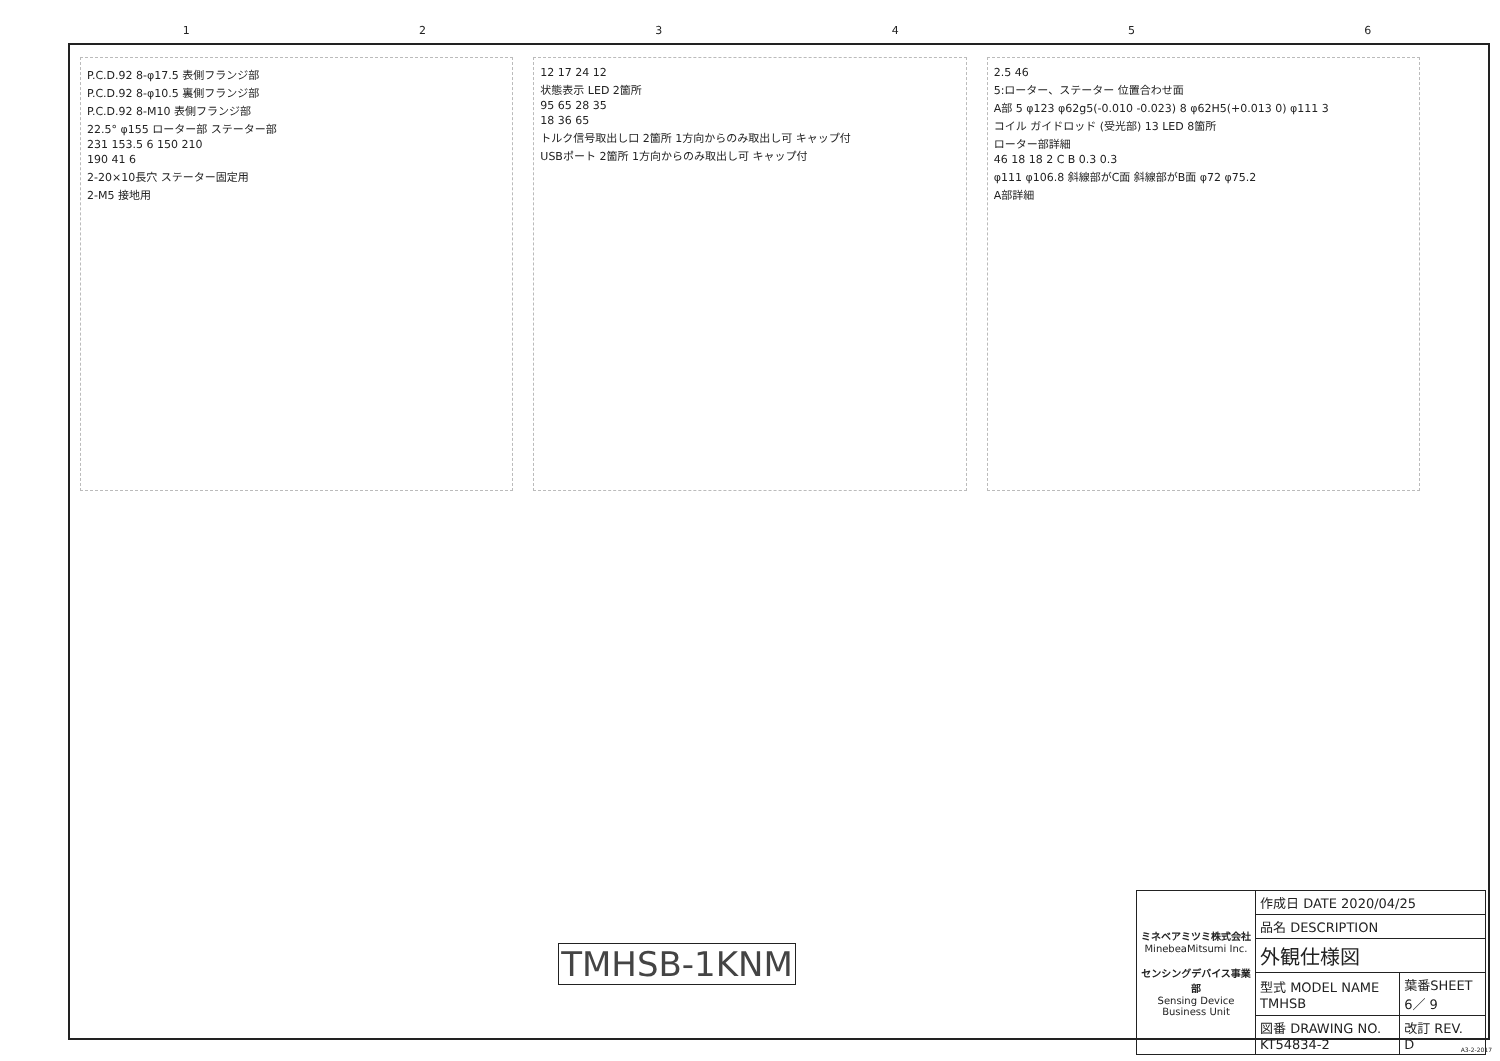1 2 3 4 5 6
P.C.D.92 8-φ17.5 表側フランジ部
P.C.D.92 8-φ10.5 裏側フランジ部
P.C.D.92 8-M10 表側フランジ部
22.5° φ155 ローター部 ステーター部
231 153.5 6 150 210
190 41 6
2-20×10長穴 ステーター固定用
2-M5 接地用
12 17 24 12
状態表示 LED 2箇所
95 65 28 35
18 36 65
トルク信号取出し口 2箇所 1方向からのみ取出し可 キャップ付
USBポート 2箇所 1方向からのみ取出し可 キャップ付
2.5 46
5:ローター、ステーター 位置合わせ面
A部 5 φ123 φ62g5(-0.010 -0.023) 8 φ62H5(+0.013 0) φ111 3
コイル ガイドロッド (受光部) 13 LED 8箇所
ローター部詳細
46 18 18 2 C B 0.3 0.3
φ111 φ106.8 斜線部がC面 斜線部がB面 φ72 φ75.2
A部詳細
TMHSB-1KNM
| ミネベアミツミ株式会社 MinebeaMitsumi Inc. センシングデバイス事業部 Sensing Device Business Unit | 作成日 DATE 2020/04/25 | |
| | 品名 DESCRIPTION | |
| | 外観仕様図 | |
| | 型式 MODEL NAME TMHSB | 葉番SHEET 6／ 9 |
| | 図番 DRAWING NO. KT54834-2 | 改訂 REV. D |
A3-2-2017